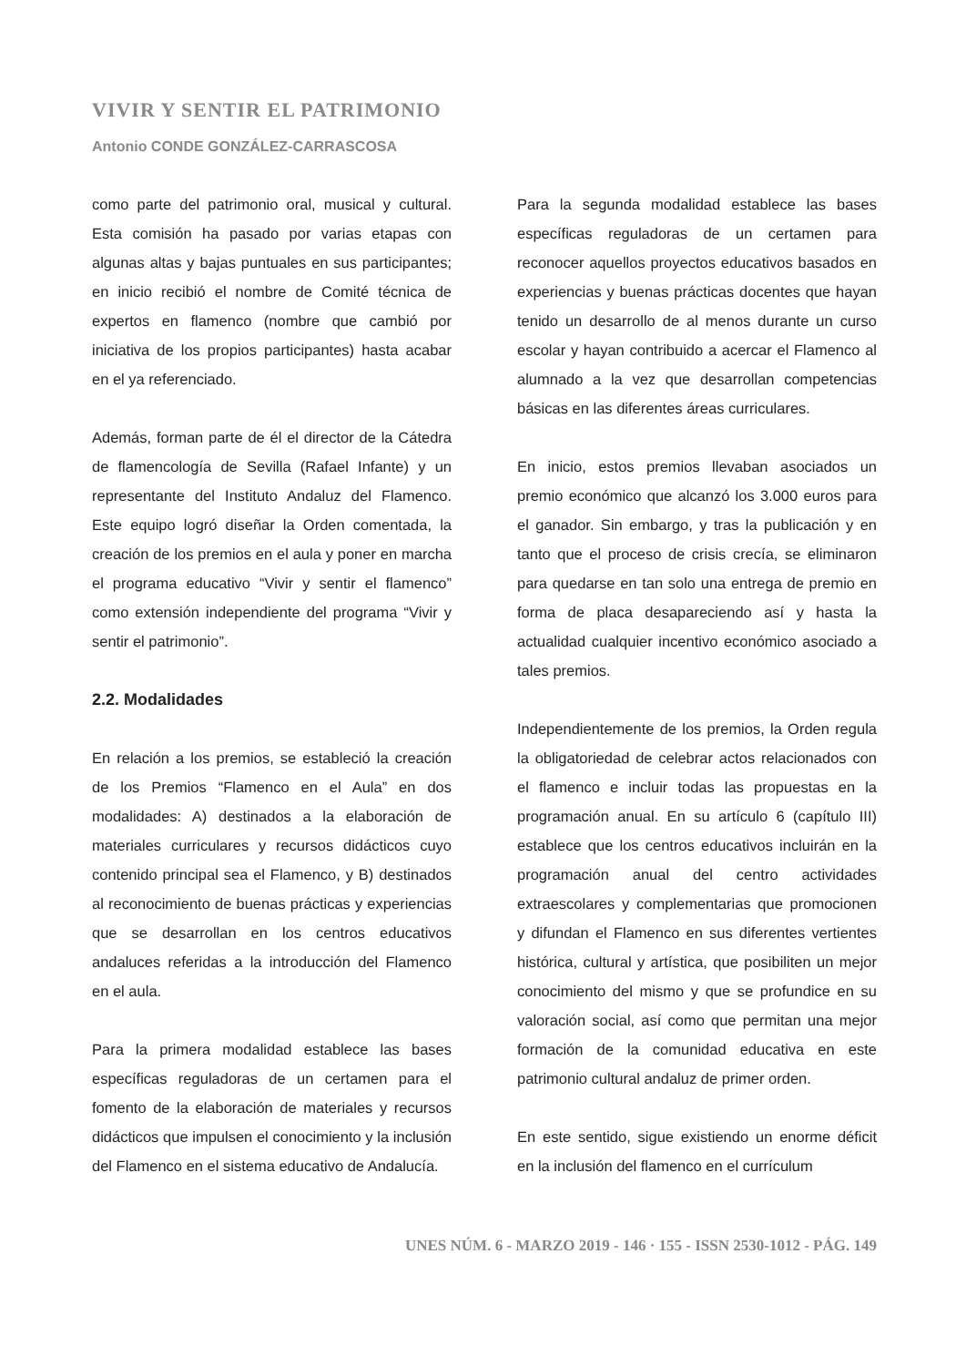VIVIR Y SENTIR EL PATRIMONIO
Antonio CONDE GONZÁLEZ-CARRASCOSA
como parte del patrimonio oral, musical y cultural. Esta comisión ha pasado por varias etapas con algunas altas y bajas puntuales en sus participantes; en inicio recibió el nombre de Comité técnica de expertos en flamenco (nombre que cambió por iniciativa de los propios participantes) hasta acabar en el ya referenciado.
Además, forman parte de él el director de la Cátedra de flamencología de Sevilla (Rafael Infante) y un representante del Instituto Andaluz del Flamenco. Este equipo logró diseñar la Orden comentada, la creación de los premios en el aula y poner en marcha el programa educativo “Vivir y sentir el flamenco” como extensión independiente del programa “Vivir y sentir el patrimonio”.
2.2. Modalidades
En relación a los premios, se estableció la creación de los Premios “Flamenco en el Aula” en dos modalidades: A) destinados a la elaboración de materiales curriculares y recursos didácticos cuyo contenido principal sea el Flamenco, y B) destinados al reconocimiento de buenas prácticas y experiencias que se desarrollan en los centros educativos andaluces referidas a la introducción del Flamenco en el aula.
Para la primera modalidad establece las bases específicas reguladoras de un certamen para el fomento de la elaboración de materiales y recursos didácticos que impulsen el conocimiento y la inclusión del Flamenco en el sistema educativo de Andalucía.
Para la segunda modalidad establece las bases específicas reguladoras de un certamen para reconocer aquellos proyectos educativos basados en experiencias y buenas prácticas docentes que hayan tenido un desarrollo de al menos durante un curso escolar y hayan contribuido a acercar el Flamenco al alumnado a la vez que desarrollan competencias básicas en las diferentes áreas curriculares.
En inicio, estos premios llevaban asociados un premio económico que alcanzó los 3.000 euros para el ganador. Sin embargo, y tras la publicación y en tanto que el proceso de crisis crecía, se eliminaron para quedarse en tan solo una entrega de premio en forma de placa desapareciendo así y hasta la actualidad cualquier incentivo económico asociado a tales premios.
Independientemente de los premios, la Orden regula la obligatoriedad de celebrar actos relacionados con el flamenco e incluir todas las propuestas en la programación anual. En su artículo 6 (capítulo III) establece que los centros educativos incluirán en la programación anual del centro actividades extraescolares y complementarias que promocionen y difundan el Flamenco en sus diferentes vertientes histórica, cultural y artística, que posibiliten un mejor conocimiento del mismo y que se profundice en su valoración social, así como que permitan una mejor formación de la comunidad educativa en este patrimonio cultural andaluz de primer orden.
En este sentido, sigue existiendo un enorme déficit en la inclusión del flamenco en el currículum
UNES NÚM. 6 - MARZO 2019 - 146 · 155 - ISSN 2530-1012 - PÁG. 149